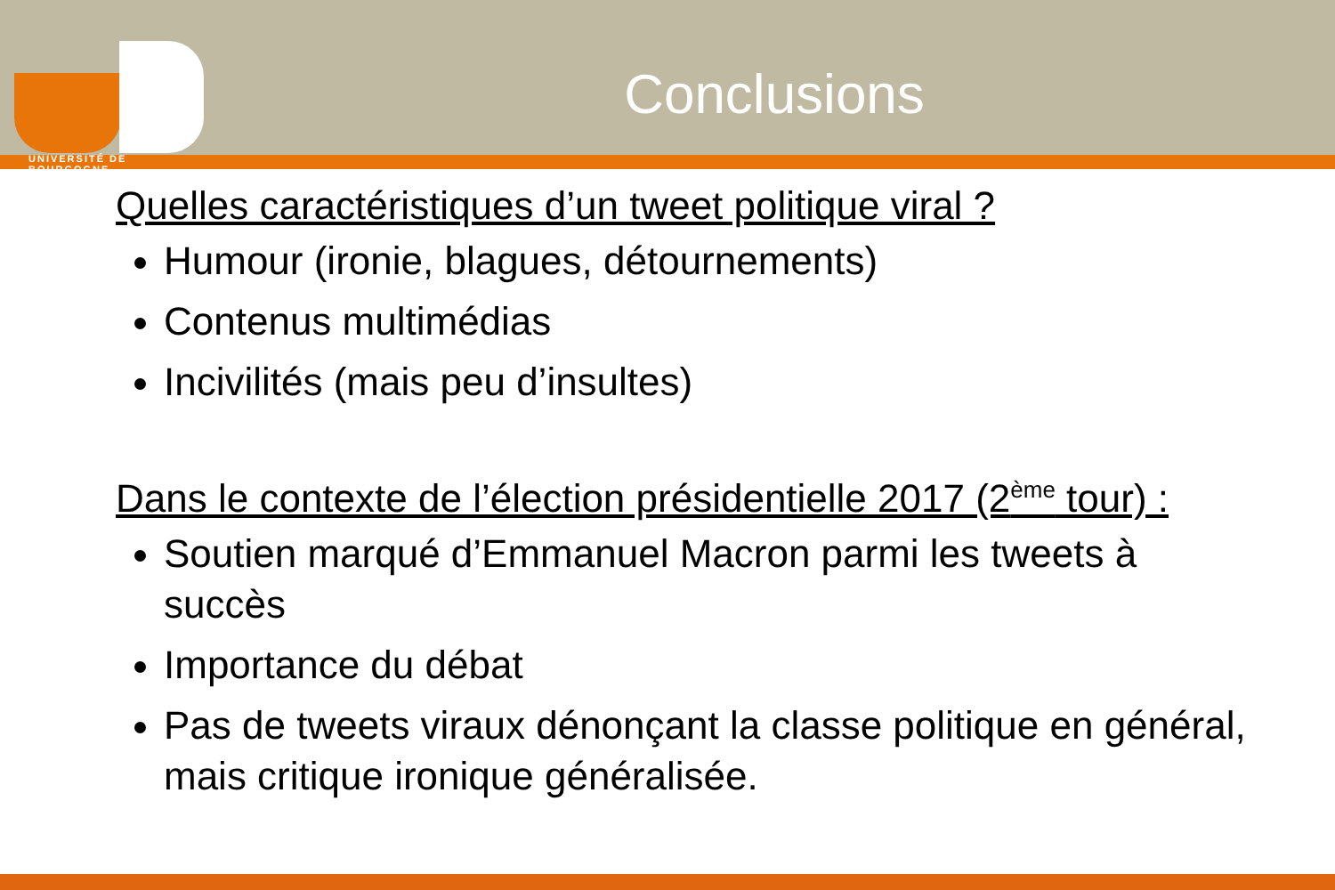UNIVERSITÉ DE BOURGOGNE
Conclusions
Quelles caractéristiques d’un tweet politique viral ?
Humour (ironie, blagues, détournements)
Contenus multimédias
Incivilités (mais peu d’insultes)
Dans le contexte de l’élection présidentielle 2017 (2<sup>ème</sup> tour) :
Soutien marqué d’Emmanuel Macron parmi les tweets à succès
Importance du débat
Pas de tweets viraux dénonçant la classe politique en général, mais critique ironique généralisée.